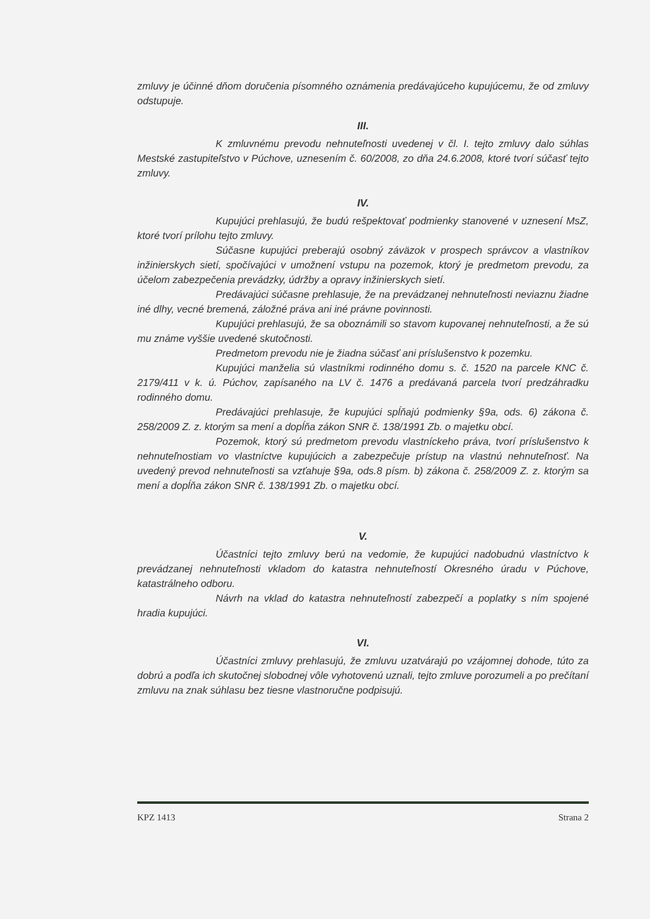zmluvy je účinné dňom doručenia písomného oznámenia predávajúceho kupujúcemu, že od zmluvy odstupuje.
III.
K zmluvnému prevodu nehnuteľnosti uvedenej v čl. I. tejto zmluvy dalo súhlas Mestské zastupiteľstvo v Púchove, uznesením č. 60/2008, zo dňa 24.6.2008, ktoré tvorí súčasť tejto zmluvy.
IV.
Kupujúci prehlasujú, že budú rešpektovať podmienky stanovené v uznesení MsZ, ktoré tvorí prílohu tejto zmluvy.
Súčasne kupujúci preberajú osobný záväzok v prospech správcov a vlastníkov inžinierskych sietí, spočívajúci v umožnení vstupu na pozemok, ktorý je predmetom prevodu, za účelom zabezpečenia prevádzky, údržby a opravy inžinierskych sietí.
Predávajúci súčasne prehlasuje, že na prevádzanej nehnuteľnosti neviaznu žiadne iné dlhy, vecné bremená, záložné práva ani iné právne povinnosti.
Kupujúci prehlasujú, že sa oboznámili so stavom kupovanej nehnuteľnosti, a že sú mu známe vyššie uvedené skutočnosti.
Predmetom prevodu nie je žiadna súčasť ani príslušenstvo k pozemku.
Kupujúci manželia sú vlastníkmi rodinného domu s. č. 1520 na parcele KNC č. 2179/411 v k. ú. Púchov, zapísaného na LV č. 1476 a predávaná parcela tvorí predzáhradku rodinného domu.
Predávajúci prehlasuje, že kupujúci spĺňajú podmienky §9a, ods. 6) zákona č. 258/2009 Z. z. ktorým sa mení a dopĺňa zákon SNR č. 138/1991 Zb. o majetku obcí.
Pozemok, ktorý sú predmetom prevodu vlastníckeho práva, tvorí príslušenstvo k nehnuteľnostiam vo vlastníctve kupujúcich a zabezpečuje prístup na vlastnú nehnuteľnosť. Na uvedený prevod nehnuteľnosti sa vzťahuje §9a, ods.8 písm. b) zákona č. 258/2009 Z. z. ktorým sa mení a dopĺňa zákon SNR č. 138/1991 Zb. o majetku obcí.
V.
Účastníci tejto zmluvy berú na vedomie, že kupujúci nadobudnú vlastníctvo k prevádzanej nehnuteľnosti vkladom do katastra nehnuteľností Okresného úradu v Púchove, katastrálneho odboru.
Návrh na vklad do katastra nehnuteľností zabezpečí a poplatky s ním spojené hradia kupujúci.
VI.
Účastníci zmluvy prehlasujú, že zmluvu uzatvárajú po vzájomnej dohode, túto za dobrú a podľa ich skutočnej slobodnej vôle vyhotovenú uznali, tejto zmluve porozumeli a po prečítaní zmluvu na znak súhlasu bez tiesne vlastnoručne podpisujú.
KPZ 1413 Strana 2